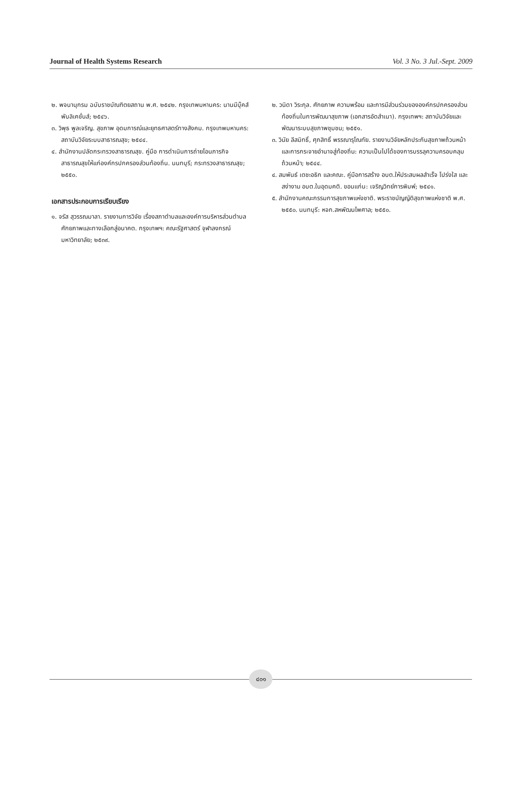Journal of Health Systems Research Vol. 3 No. 3 Jul.-Sept. 2009
๒. พจนานุกรม ฉบับราชบัณฑิตยสถาน พ.ศ. ๒๕๔๒. กรุงเทพมหานคร: นานมีบุ๊คส์พับลิเคชั่นส์; ๒๕๔๖.
๓. วิพุธ พูลเจริญ. สุขภาพ อุดมการณ์และยุทธศาสตร์ทางสังคม. กรุงเทพมหานคร: สถาบันวิจัยระบบสาธารณสุข; ๒๕๔๔.
๔. สำนักงานปลัดกระทรวงสาธารณสุข. คู่มือ การดำเนินการถ่ายโอนภารกิจสาธารณสุขให้แก่องค์กรปกครองส่วนท้องถิ่น. นนทบุรี; กระทรวงสาธารณสุข; ๒๕๕๐.
เอกสารประกอบการเรียบเรียง
๑. จรัส สุวรรณมาลา. รายงานการวิจัย เรื่องสภาตำบลและองค์การบริหารส่วนตำบล ศักยภาพและทางเลือกสู่อนาคต. กรุงเทพฯ: คณะรัฐศาสตร์ จุฬาลงกรณ์มหาวิทยาลัย; ๒๕๓๙.
๒. วนิดา วิระกุล. ศักยภาพ ความพร้อม และการมีส่วนร่วมขององค์กรปกครองส่วนท้องถิ่นในการพัฒนาสุขภาพ (เอกสารอัดสำเนา). กรุงเทพฯ: สถาบันวิจัยและพัฒนาระบบสุขภาพชุมชน; ๒๕๕๑.
๓. วินัย ลีสมิทธิ์, ศุภสิทธิ์ พรรณารุโณทัย. รายงานวิจัยหลักประกันสุขภาพถ้วนหน้าและการกระจายอำนาจสู่ท้องถิ่น: ความเป็นไปได้ของการบรรลุความครอบคลุมถ้วนหน้า; ๒๕๔๔.
๔. สมพันธ์ เตชะอธิก และคณะ. คู่มือการสร้าง อบต.ให้ประสบผลสำเร็จ โปร่งใส และสง่างาม อบต.ในอุดมคติ. ขอนแก่น: เจริญวิทย์การพิมพ์; ๒๕๔๑.
๕. สำนักงานคณะกรรมการสุขภาพแห่งชาติ. พระราชบัญญัติสุขภาพแห่งชาติ พ.ศ. ๒๕๕๐. นนทบุรี: หจก.สหพัฒนไพศาล; ๒๕๕๐.
๔๐๑